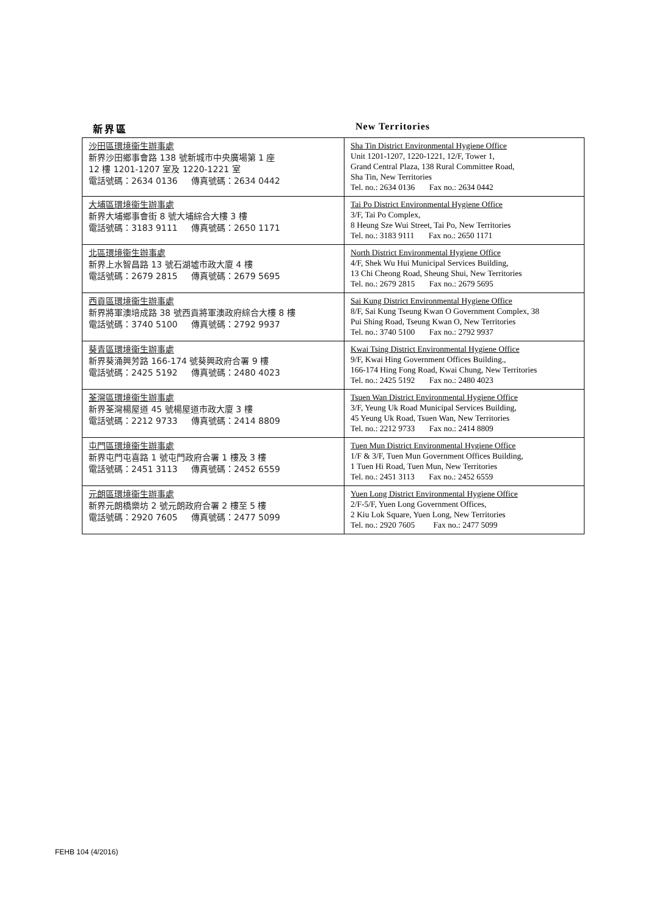新界區 New Territories
| 沙田區環境衞生辦事處 新界沙田鄉事會路 138 號新城市中央廣場第 1 座 12 樓 1201-1207 室及 1220-1221 室 電話號碼：2634 0136 傳真號碼：2634 0442 | Sha Tin District Environmental Hygiene Office Unit 1201-1207, 1220-1221, 12/F, Tower 1, Grand Central Plaza, 138 Rural Committee Road, Sha Tin, New Territories Tel. no.: 2634 0136 Fax no.: 2634 0442 |
| 大埔區環境衞生辦事處 新界大埔鄉事會街 8 號大埔綜合大樓 3 樓 電話號碼：3183 9111 傳真號碼：2650 1171 | Tai Po District Environmental Hygiene Office 3/F, Tai Po Complex, 8 Heung Sze Wui Street, Tai Po, New Territories Tel. no.: 3183 9111 Fax no.: 2650 1171 |
| 北區環境衞生辦事處 新界上水智昌路 13 號石湖墟市政大廈 4 樓 電話號碼：2679 2815 傳真號碼：2679 5695 | North District Environmental Hygiene Office 4/F, Shek Wu Hui Municipal Services Building, 13 Chi Cheong Road, Sheung Shui, New Territories Tel. no.: 2679 2815 Fax no.: 2679 5695 |
| 西貢區環境衞生辦事處 新界將軍澳培成路 38 號西貢將軍澳政府綜合大樓 8 樓 電話號碼：3740 5100 傳真號碼：2792 9937 | Sai Kung District Environmental Hygiene Office 8/F, Sai Kung Tseung Kwan O Government Complex, 38 Pui Shing Road, Tseung Kwan O, New Territories Tel. no.: 3740 5100 Fax no.: 2792 9937 |
| 葵青區環境衞生辦事處 新界葵涌興芳路 166-174 號葵興政府合署 9 樓 電話號碼：2425 5192 傳真號碼：2480 4023 | Kwai Tsing District Environmental Hygiene Office 9/F, Kwai Hing Government Offices Building., 166-174 Hing Fong Road, Kwai Chung, New Territories Tel. no.: 2425 5192 Fax no.: 2480 4023 |
| 荃灣區環境衞生辦事處 新界荃灣楊屋道 45 號楊屋道市政大廈 3 樓 電話號碼：2212 9733 傳真號碼：2414 8809 | Tsuen Wan District Environmental Hygiene Office 3/F, Yeung Uk Road Municipal Services Building, 45 Yeung Uk Road, Tsuen Wan, New Territories Tel. no.: 2212 9733 Fax no.: 2414 8809 |
| 屯門區環境衞生辦事處 新界屯門屯喜路 1 號屯門政府合署 1 樓及 3 樓 電話號碼：2451 3113 傳真號碼：2452 6559 | Tuen Mun District Environmental Hygiene Office 1/F & 3/F, Tuen Mun Government Offices Building, 1 Tuen Hi Road, Tuen Mun, New Territories Tel. no.: 2451 3113 Fax no.: 2452 6559 |
| 元朗區環境衞生辦事處 新界元朗橋樂坊 2 號元朗政府合署 2 樓至 5 樓 電話號碼：2920 7605 傳真號碼：2477 5099 | Yuen Long District Environmental Hygiene Office 2/F-5/F, Yuen Long Government Offices, 2 Kiu Lok Square, Yuen Long, New Territories Tel. no.: 2920 7605 Fax no.: 2477 5099 |
FEHB 104 (4/2016)